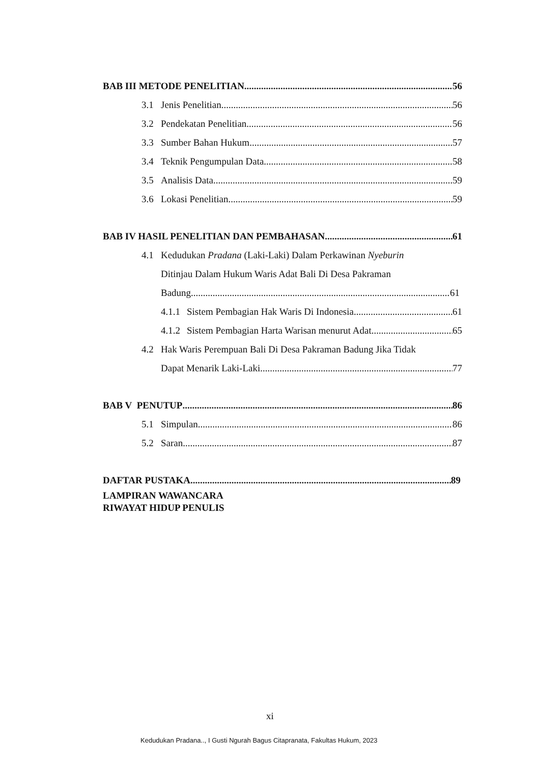BAB III METODE PENELITIAN 56
3.1 Jenis Penelitian 56
3.2 Pendekatan Penelitian 56
3.3 Sumber Bahan Hukum 57
3.4 Teknik Pengumpulan Data 58
3.5 Analisis Data 59
3.6 Lokasi Penelitian 59
BAB IV HASIL PENELITIAN DAN PEMBAHASAN 61
4.1 Kedudukan Pradana (Laki-Laki) Dalam Perkawinan Nyeburin
Ditinjau Dalam Hukum Waris Adat Bali Di Desa Pakraman
Badung 61
4.1.1 Sistem Pembagian Hak Waris Di Indonesia 61
4.1.2 Sistem Pembagian Harta Warisan menurut Adat 65
4.2 Hak Waris Perempuan Bali Di Desa Pakraman Badung Jika Tidak
Dapat Menarik Laki-Laki 77
BAB V PENUTUP 86
5.1 Simpulan 86
5.2 Saran 87
DAFTAR PUSTAKA 89
LAMPIRAN WAWANCARA
RIWAYAT HIDUP PENULIS
xi
Kedudukan Pradana.., I Gusti Ngurah Bagus Citapranata, Fakultas Hukum, 2023